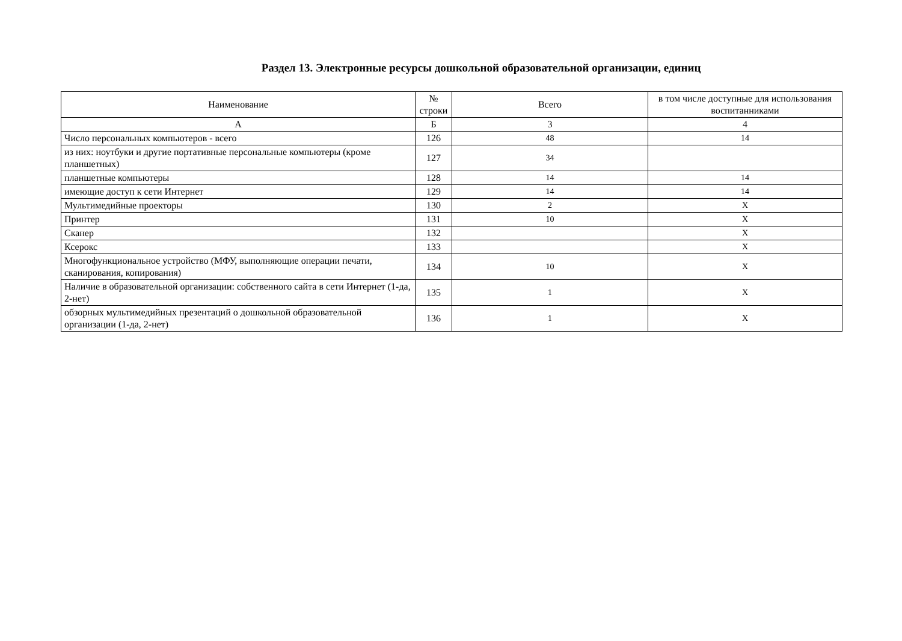Раздел 13. Электронные ресурсы дошкольной образовательной организации, единиц
| Наименование | № строки | Всего | в том числе доступные для использования воспитанниками |
| --- | --- | --- | --- |
| А | Б | 3 | 4 |
| Число персональных компьютеров - всего | 126 | 48 | 14 |
| из них: ноутбуки и другие портативные персональные компьютеры (кроме планшетных) | 127 | 34 | |
| планшетные компьютеры | 128 | 14 | 14 |
| имеющие доступ к сети Интернет | 129 | 14 | 14 |
| Мультимедийные проекторы | 130 | 2 | X |
| Принтер | 131 | 10 | X |
| Сканер | 132 | | X |
| Ксерокс | 133 | | X |
| Многофункциональное устройство (МФУ, выполняющие операции печати, сканирования, копирования) | 134 | 10 | X |
| Наличие в образовательной организации: собственного сайта в сети Интернет (1-да, 2-нет) | 135 | 1 | X |
| обзорных мультимедийных презентаций о дошкольной образовательной организации (1-да, 2-нет) | 136 | 1 | X |